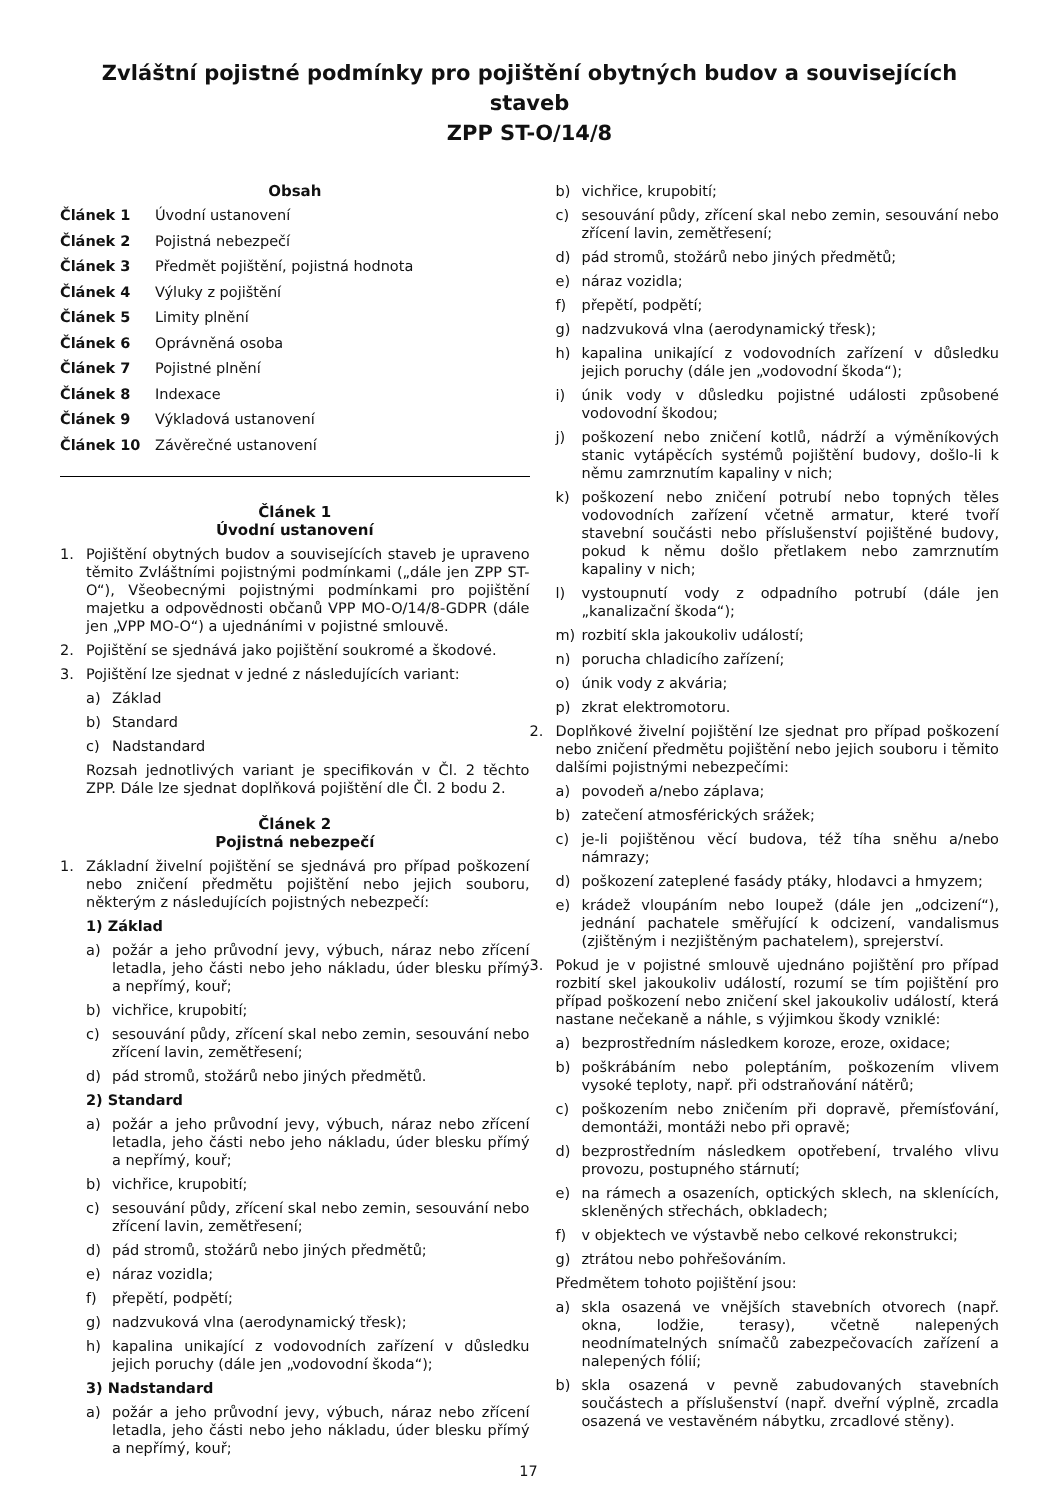Zvláštní pojistné podmínky pro pojištění obytných budov a souvisejících staveb
ZPP ST-O/14/8
Obsah
Článek 1 Úvodní ustanovení
Článek 2 Pojistná nebezpečí
Článek 3 Předmět pojištění, pojistná hodnota
Článek 4 Výluky z pojištění
Článek 5 Limity plnění
Článek 6 Oprávněná osoba
Článek 7 Pojistné plnění
Článek 8 Indexace
Článek 9 Výkladová ustanovení
Článek 10 Závěrečné ustanovení
Článek 1
Úvodní ustanovení
1. Pojištění obytných budov a souvisejících staveb je upraveno těmito Zvláštními pojistnými podmínkami („dále jen ZPP ST-O“), Všeobecnými pojistnými podmínkami pro pojištění majetku a odpovědnosti občanů VPP MO-O/14/8-GDPR (dále jen „VPP MO-O“) a ujednáními v pojistné smlouvě.
2. Pojištění se sjednává jako pojištění soukromé a škodové.
3. Pojištění lze sjednat v jedné z následujících variant:
a) Základ
b) Standard
c) Nadstandard
Rozsah jednotlivých variant je specifikován v Čl. 2 těchto ZPP. Dále lze sjednat doplňková pojištění dle Čl. 2 bodu 2.
Článek 2
Pojistná nebezpečí
1. Základní živelní pojištění se sjednává pro případ poškození nebo zničení předmětu pojištění nebo jejich souboru, některým z následujících pojistných nebezpečí:
1) Základ
a) požár a jeho průvodní jevy, výbuch, náraz nebo zřícení letadla, jeho části nebo jeho nákladu, úder blesku přímý a nepřímý, kouř;
b) vichřice, krupobití;
c) sesouvání půdy, zřícení skal nebo zemin, sesouvání nebo zřícení lavin, zemětřesení;
d) pád stromů, stožárů nebo jiných předmětů.
2) Standard
a) požár a jeho průvodní jevy, výbuch, náraz nebo zřícení letadla, jeho části nebo jeho nákladu, úder blesku přímý a nepřímý, kouř;
b) vichřice, krupobití;
c) sesouvání půdy, zřícení skal nebo zemin, sesouvání nebo zřícení lavin, zemětřesení;
d) pád stromů, stožárů nebo jiných předmětů;
e) náraz vozidla;
f) přepětí, podpětí;
g) nadzvuková vlna (aerodynamický třesk);
h) kapalina unikající z vodovodních zařízení v důsledku jejich poruchy (dále jen „vodovodní škoda“);
3) Nadstandard
a) požár a jeho průvodní jevy, výbuch, náraz nebo zřícení letadla, jeho části nebo jeho nákladu, úder blesku přímý a nepřímý, kouř;
b) vichřice, krupobití;
c) sesouvání půdy, zřícení skal nebo zemin, sesouvání nebo zřícení lavin, zemětřesení;
d) pád stromů, stožárů nebo jiných předmětů;
e) náraz vozidla;
f) přepětí, podpětí;
g) nadzvuková vlna (aerodynamický třesk);
h) kapalina unikající z vodovodních zařízení v důsledku jejich poruchy (dále jen „vodovodní škoda“);
i) únik vody v důsledku pojistné události způsobené vodovodní škodou;
j) poškození nebo zničení kotlů, nádrží a výměníkových stanic vytápěcích systémů pojištění budovy, došlo-li k němu zamrznutím kapaliny v nich;
k) poškození nebo zničení potrubí nebo topných těles vodovodních zařízení včetně armatur, které tvoří stavební součásti nebo příslušenství pojištěné budovy, pokud k němu došlo přetlakem nebo zamrznutím kapaliny v nich;
l) vystoupnutí vody z odpadního potrubí (dále jen „kanalizační škoda“);
m) rozbití skla jakoukoliv událostí;
n) porucha chladicího zařízení;
o) únik vody z akvária;
p) zkrat elektromotoru.
2. Doplňkové živelní pojištění lze sjednat pro případ poškození nebo zničení předmětu pojištění nebo jejich souboru i těmito dalšími pojistnými nebezpečími:
a) povodeň a/nebo záplava;
b) zatečení atmosférických srážek;
c) je-li pojištěnou věcí budova, též tíha sněhu a/nebo námrazy;
d) poškození zateplené fasády ptáky, hlodavci a hmyzem;
e) krádež vloupáním nebo loupež (dále jen „odcizení“), jednání pachatele směřující k odcizení, vandalismus (zjištěným i nezjištěným pachatelem), sprejerství.
3. Pokud je v pojistné smlouvě ujednáno pojištění pro případ rozbití skel jakoukoliv událostí, rozumí se tím pojištění pro případ poškození nebo zničení skel jakoukoliv událostí, která nastane nečekaně a náhle, s výjimkou škody vzniklé:
a) bezprostředním následkem koroze, eroze, oxidace;
b) poškrábáním nebo poleptáním, poškozením vlivem vysoké teploty, např. při odstraňování nátěrů;
c) poškozením nebo zničením při dopravě, přemísťování, demontáži, montáži nebo při opravě;
d) bezprostředním následkem opotřebení, trvalého vlivu provozu, postupného stárnutí;
e) na rámech a osazeních, optických sklech, na sklenících, skleněných střechách, obkladech;
f) v objektech ve výstavbě nebo celkové rekonstrukci;
g) ztrátou nebo pohřešováním.
Předmětem tohoto pojištění jsou:
a) skla osazená ve vnějších stavebních otvorech (např. okna, lodžie, terasy), včetně nalepených neodnímatelných snímačů zabezpečovacích zařízení a nalepených fólií;
b) skla osazená v pevně zabudovaných stavebních součástech a příslušenství (např. dveřní výplně, zrcadla osazená ve vestavěném nábytku, zrcadlové stěny).
17